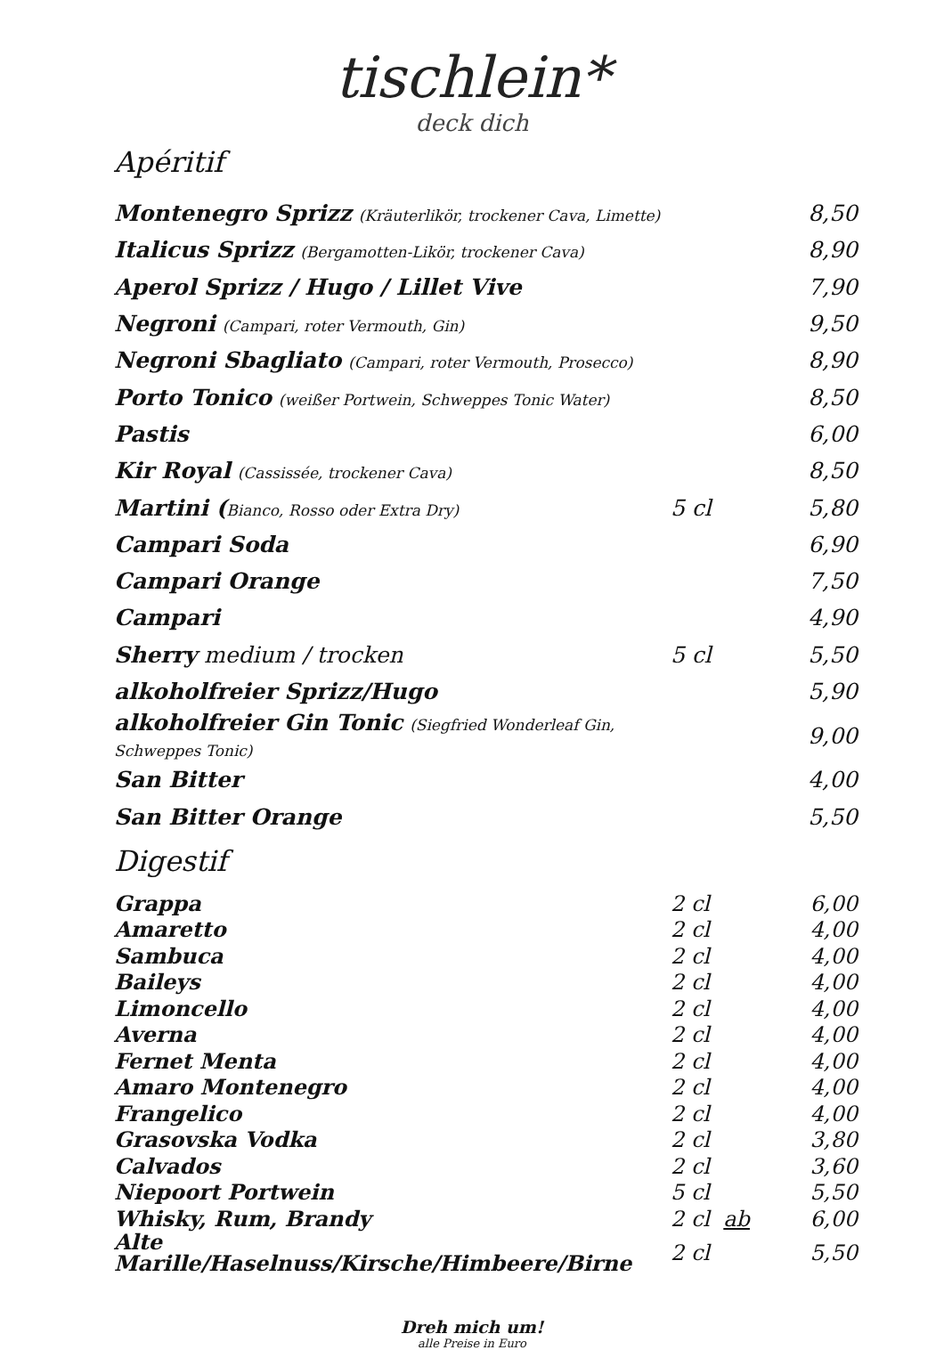tischlein*
deck dich
Apéritif
| Montenegro Sprizz (Kräuterlikör, trockener Cava, Limette) | | 8,50 |
| Italicus Sprizz (Bergamotten-Likör, trockener Cava) | | 8,90 |
| Aperol Sprizz / Hugo / Lillet Vive | | 7,90 |
| Negroni (Campari, roter Vermouth, Gin) | | 9,50 |
| Negroni Sbagliato (Campari, roter Vermouth, Prosecco) | | 8,90 |
| Porto Tonico (weißer Portwein, Schweppes Tonic Water) | | 8,50 |
| Pastis | | 6,00 |
| Kir Royal (Cassissée, trockener Cava) | | 8,50 |
| Martini ( Bianco, Rosso oder Extra Dry) | 5 cl | 5,80 |
| Campari Soda | | 6,90 |
| Campari Orange | | 7,50 |
| Campari | | 4,90 |
| Sherry medium / trocken | 5 cl | 5,50 |
| alkoholfreier Sprizz/Hugo | | 5,90 |
| alkoholfreier Gin Tonic (Siegfried Wonderleaf Gin, Schweppes Tonic) | | 9,00 |
| San Bitter | | 4,00 |
| San Bitter Orange | | 5,50 |
Digestif
| Grappa | 2 cl | 6,00 |
| Amaretto | 2 cl | 4,00 |
| Sambuca | 2 cl | 4,00 |
| Baileys | 2 cl | 4,00 |
| Limoncello | 2 cl | 4,00 |
| Averna | 2 cl | 4,00 |
| Fernet Menta | 2 cl | 4,00 |
| Amaro Montenegro | 2 cl | 4,00 |
| Frangelico | 2 cl | 4,00 |
| Grasovska Vodka | 2 cl | 3,80 |
| Calvados | 2 cl | 3,60 |
| Niepoort Portwein | 5 cl | 5,50 |
| Whisky, Rum, Brandy | 2 cl ab | 6,00 |
| Alte Marille/Haselnuss/Kirsche/Himbeere/Birne | 2 cl | 5,50 |
Dreh mich um!
alle Preise in Euro